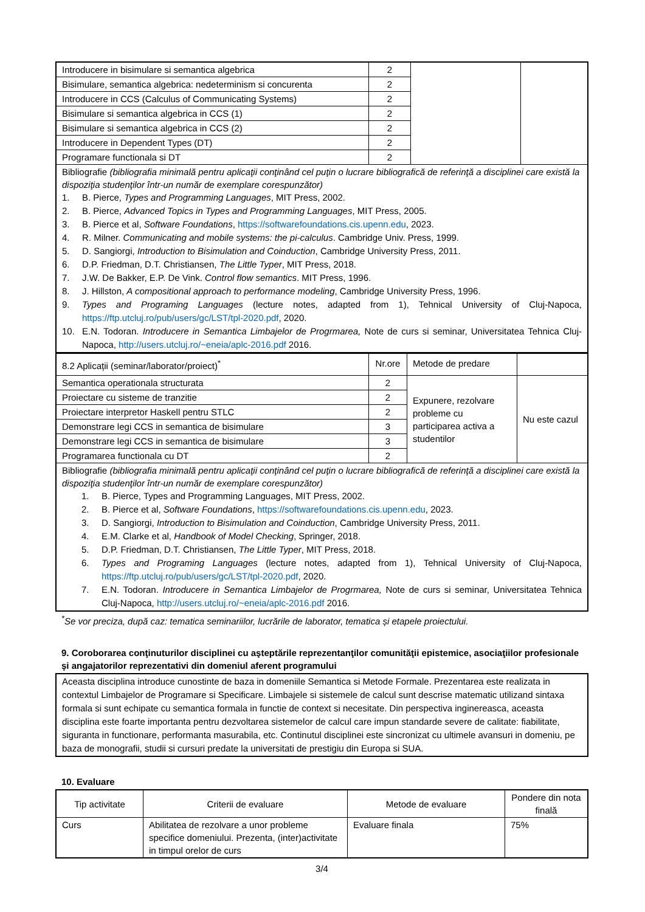| Introducere in bisimulare si semantica algebrica | 2 | | |
| Bisimulare, semantica algebrica: nedeterminism si concurenta | 2 | | |
| Introducere in CCS (Calculus of Communicating Systems) | 2 | | |
| Bisimulare si semantica algebrica in CCS (1) | 2 | | |
| Bisimulare si semantica algebrica in CCS (2) | 2 | | |
| Introducere in Dependent Types (DT) | 2 | | |
| Programare functionala si DT | 2 | | |
| Bibliografie (bibliografia minimală pentru aplicaţii conţinând cel puţin o lucrare bibliografică de referinţă a disciplinei care există la dispoziţia studenţilor într-un număr de exemplare corespunzător) 1. B. Pierce, Types and Programming Languages , MIT Press, 2002. 2. B. Pierce, Advanced Topics in Types and Programming Languages , MIT Press, 2005. 3. B. Pierce et al, Software Foundations , https://softwarefoundations.cis.upenn.edu , 2023. 4. R. Milner. Communicating and mobile systems: the pi-calculus . Cambridge Univ. Press, 1999. 5. D. Sangiorgi, Introduction to Bisimulation and Coinduction , Cambridge University Press, 2011. 6. D.P. Friedman, D.T. Christiansen, The Little Typer , MIT Press, 2018. 7. J.W. De Bakker, E.P. De Vink. Control flow semantics . MIT Press, 1996. 8. J. Hillston, A compositional approach to performance modeling , Cambridge University Press, 1996. 9. Types and Programing Languages (lecture notes, adapted from 1), Tehnical University of Cluj-Napoca, https://ftp.utcluj.ro/pub/users/gc/LST/tpl-2020.pdf , 2020. 10. E.N. Todoran. Introducere in Semantica Limbajelor de Progrmarea, Note de curs si seminar, Universitatea Tehnica Cluj-Napoca, http://users.utcluj.ro/~eneia/aplc-2016.pdf 2016. | | | |
| 8.2 Aplicații (seminar/laborator/proiect)<sup>*</sup> | Nr.ore | Metode de predare | |
| Semantica operationala structurata | 2 | Expunere, rezolvare probleme cu participarea activa a studentilor | Nu este cazul |
| Proiectare cu sisteme de tranzitie | 2 | | |
| Proiectare interpretor Haskell pentru STLC | 2 | | |
| Demonstrare legi CCS in semantica de bisimulare | 3 | | |
| Demonstrare legi CCS in semantica de bisimulare | 3 | | |
| Programarea functionala cu DT | 2 | | |
| Bibliografie (bibliografia minimală pentru aplicaţii conţinând cel puţin o lucrare bibliografică de referinţă a disciplinei care există la dispoziţia studenţilor într-un număr de exemplare corespunzător) 1. B. Pierce, Types and Programming Languages, MIT Press, 2002. 2. B. Pierce et al, Software Foundations , https://softwarefoundations.cis.upenn.edu , 2023. 3. D. Sangiorgi, Introduction to Bisimulation and Coinduction , Cambridge University Press, 2011. 4. E.M. Clarke et al, Handbook of Model Checking , Springer, 2018. 5. D.P. Friedman, D.T. Christiansen, The Little Typer , MIT Press, 2018. 6. Types and Programing Languages (lecture notes, adapted from 1), Tehnical University of Cluj-Napoca, https://ftp.utcluj.ro/pub/users/gc/LST/tpl-2020.pdf , 2020. 7. E.N. Todoran. Introducere in Semantica Limbajelor de Progrmarea, Note de curs si seminar, Universitatea Tehnica Cluj-Napoca, http://users.utcluj.ro/~eneia/aplc-2016.pdf 2016. | | | |
<sup>*</sup> Se vor preciza, după caz: tematica seminariilor, lucrările de laborator, tematica și etapele proiectului.
9. Coroborarea conţinuturilor disciplinei cu aşteptările reprezentanţilor comunităţii epistemice, asociaţiilor profesionale şi angajatorilor reprezentativi din domeniul aferent programului
| Aceasta disciplina introduce cunostinte de baza in domeniile Semantica si Metode Formale. Prezentarea este realizata in contextul Limbajelor de Programare si Specificare. Limbajele si sistemele de calcul sunt descrise matematic utilizand sintaxa formala si sunt echipate cu semantica formala in functie de context si necesitate. Din perspectiva inginereasca, aceasta disciplina este foarte importanta pentru dezvoltarea sistemelor de calcul care impun standarde severe de calitate: fiabilitate, siguranta in functionare, performanta masurabila, etc. Continutul disciplinei este sincronizat cu ultimele avansuri in domeniu, pe baza de monografii, studii si cursuri predate la universitati de prestigiu din Europa si SUA. |
10. Evaluare
| Tip activitate | Criterii de evaluare | Metode de evaluare | Pondere din nota finală |
| --- | --- | --- | --- |
| Curs | Abilitatea de rezolvare a unor probleme specifice domeniului. Prezenta, (inter)activitate in timpul orelor de curs | Evaluare finala | 75% |
3/4